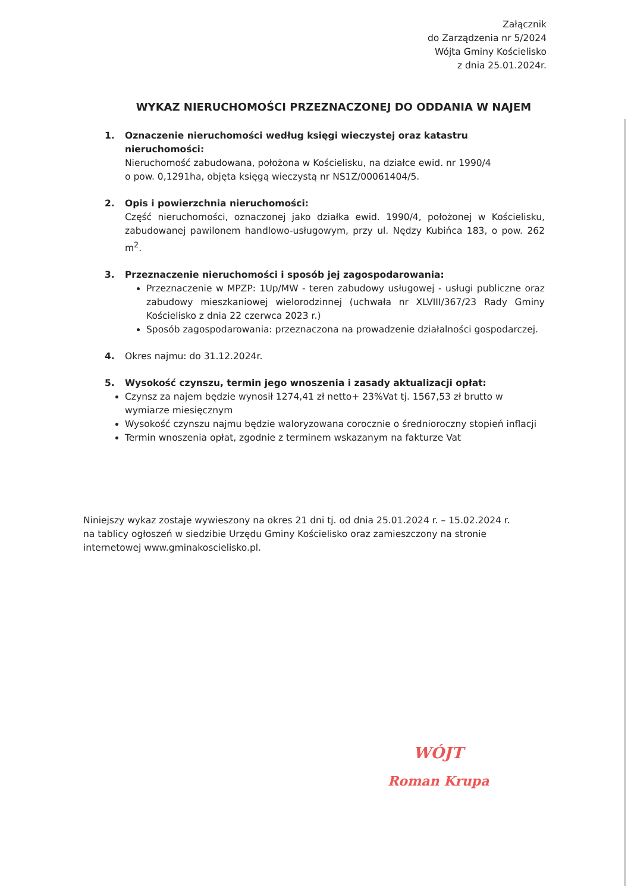Załącznik
do Zarządzenia nr 5/2024
Wójta Gminy Kościelisko
z dnia 25.01.2024r.
WYKAZ NIERUCHOMOŚCI PRZEZNACZONEJ DO ODDANIA W NAJEM
1. Oznaczenie nieruchomości według księgi wieczystej oraz katastru nieruchomości:
Nieruchomość zabudowana, położona w Kościelisku, na działce ewid. nr 1990/4
o pow. 0,1291ha, objęta księgą wieczystą nr NS1Z/00061404/5.
2. Opis i powierzchnia nieruchomości:
Część nieruchomości, oznaczonej jako działka ewid. 1990/4, położonej w Kościelisku, zabudowanej pawilonem handlowo-usługowym, przy ul. Nędzy Kubińca 183, o pow. 262 m<sup>2</sup>.
3. Przeznaczenie nieruchomości i sposób jej zagospodarowania:
Przeznaczenie w MPZP: 1Up/MW - teren zabudowy usługowej - usługi publiczne oraz zabudowy mieszkaniowej wielorodzinnej (uchwała nr XLVIII/367/23 Rady Gminy Kościelisko z dnia 22 czerwca 2023 r.)
Sposób zagospodarowania: przeznaczona na prowadzenie działalności gospodarczej.
4. Okres najmu: do 31.12.2024r.
5. Wysokość czynszu, termin jego wnoszenia i zasady aktualizacji opłat:
Czynsz za najem będzie wynosił 1274,41 zł netto+ 23%Vat tj. 1567,53 zł brutto w wymiarze miesięcznym
Wysokość czynszu najmu będzie waloryzowana corocznie o średnioroczny stopień inflacji
Termin wnoszenia opłat, zgodnie z terminem wskazanym na fakturze Vat
Niniejszy wykaz zostaje wywieszony na okres 21 dni tj. od dnia 25.01.2024 r. – 15.02.2024 r. na tablicy ogłoszeń w siedzibie Urzędu Gminy Kościelisko oraz zamieszczony na stronie internetowej www.gminakoscielisko.pl.
WÓJT
Roman Krupa